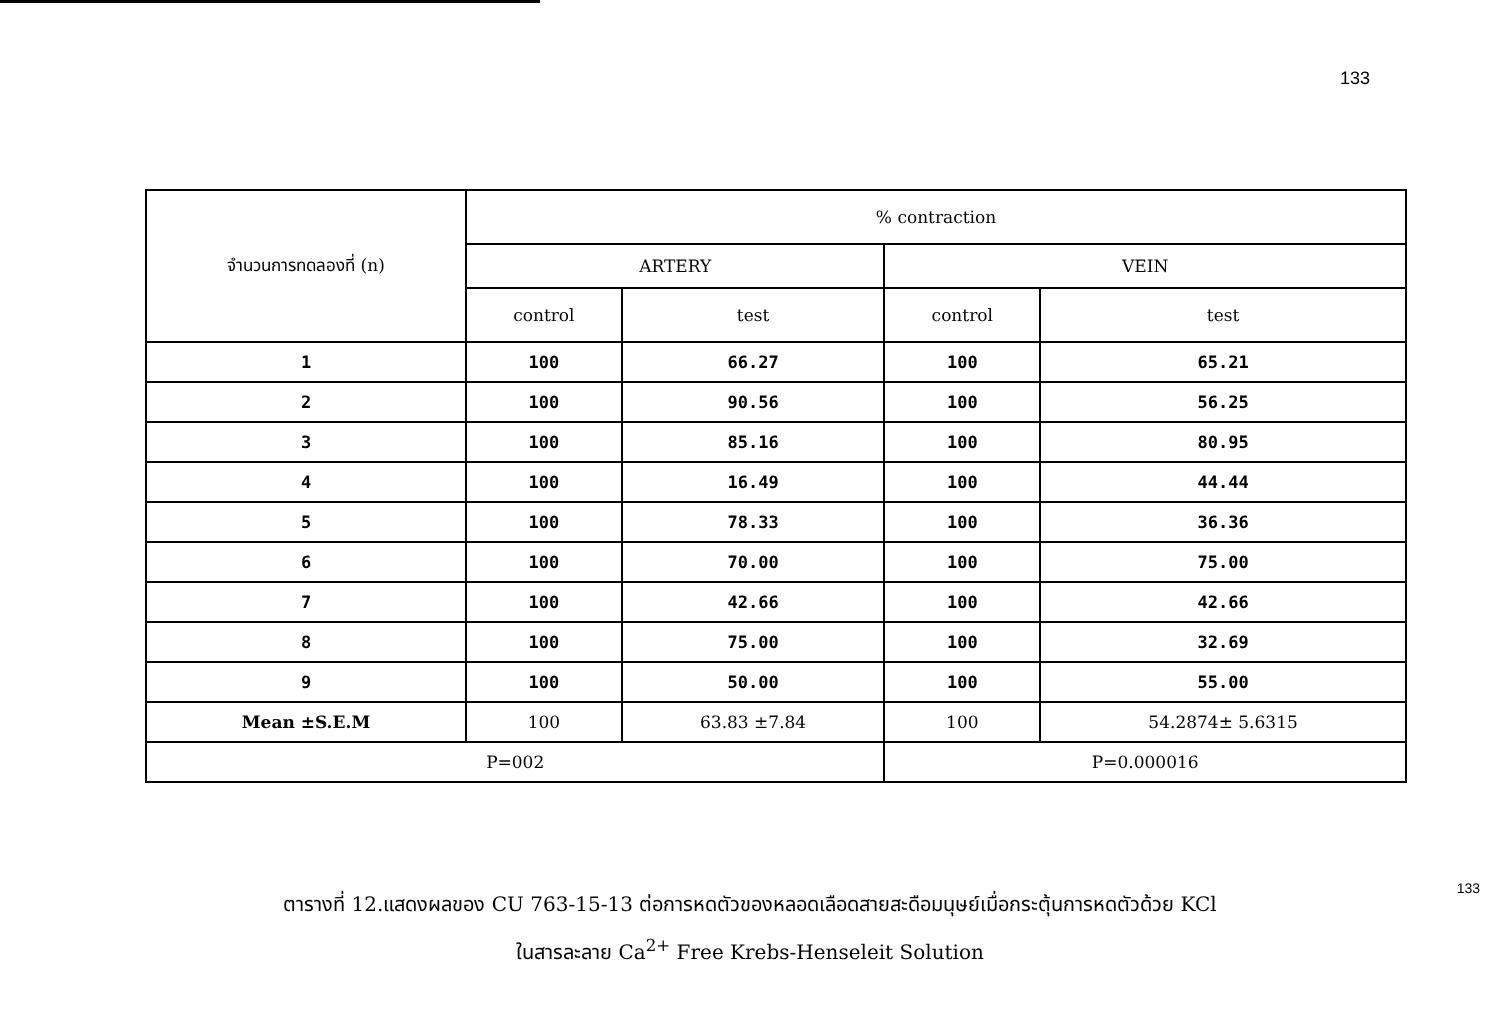133
| จำนวนการทดลองที่ (n) | % contraction | | | |
| --- | --- | --- | --- | --- |
| | ARTERY | | VEIN | |
| | control | test | control | test |
| 1 | 100 | 66.27 | 100 | 65.21 |
| 2 | 100 | 90.56 | 100 | 56.25 |
| 3 | 100 | 85.16 | 100 | 80.95 |
| 4 | 100 | 16.49 | 100 | 44.44 |
| 5 | 100 | 78.33 | 100 | 36.36 |
| 6 | 100 | 70.00 | 100 | 75.00 |
| 7 | 100 | 42.66 | 100 | 42.66 |
| 8 | 100 | 75.00 | 100 | 32.69 |
| 9 | 100 | 50.00 | 100 | 55.00 |
| Mean ±S.E.M | 100 | 63.83 ±7.84 | 100 | 54.2874± 5.6315 |
| P=002 | | | P=0.000016 | |
ตารางที่ 12.แสดงผลของ CU 763-15-13 ต่อการหดตัวของหลอดเลือดสายสะดือมนุษย์เมื่อกระตุ้นการหดตัวด้วย KCl
ในสารละลาย Ca<sup>2+</sup> Free Krebs-Henseleit Solution
133